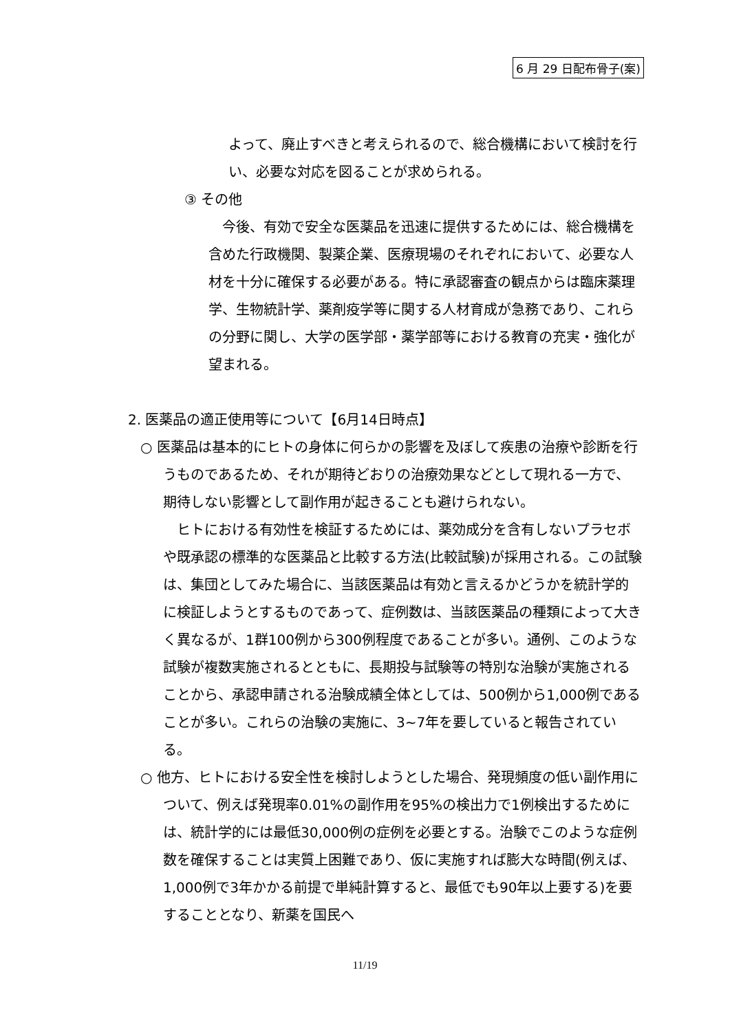6 月 29 日配布骨子(案)
よって、廃止すべきと考えられるので、総合機構において検討を行い、必要な対応を図ることが求められる。
③ その他
今後、有効で安全な医薬品を迅速に提供するためには、総合機構を含めた行政機関、製薬企業、医療現場のそれぞれにおいて、必要な人材を十分に確保する必要がある。特に承認審査の観点からは臨床薬理学、生物統計学、薬剤疫学等に関する人材育成が急務であり、これらの分野に関し、大学の医学部・薬学部等における教育の充実・強化が望まれる。
2. 医薬品の適正使用等について【6月14日時点】
○ 医薬品は基本的にヒトの身体に何らかの影響を及ぼして疾患の治療や診断を行うものであるため、それが期待どおりの治療効果などとして現れる一方で、期待しない影響として副作用が起きることも避けられない。
ヒトにおける有効性を検証するためには、薬効成分を含有しないプラセボや既承認の標準的な医薬品と比較する方法(比較試験)が採用される。この試験は、集団としてみた場合に、当該医薬品は有効と言えるかどうかを統計学的に検証しようとするものであって、症例数は、当該医薬品の種類によって大きく異なるが、1群100例から300例程度であることが多い。通例、このような試験が複数実施されるとともに、長期投与試験等の特別な治験が実施されることから、承認申請される治験成績全体としては、500例から1,000例であることが多い。これらの治験の実施に、3~7年を要していると報告されている。
○ 他方、ヒトにおける安全性を検討しようとした場合、発現頻度の低い副作用について、例えば発現率0.01%の副作用を95%の検出力で1例検出するためには、統計学的には最低30,000例の症例を必要とする。治験でこのような症例数を確保することは実質上困難であり、仮に実施すれば膨大な時間(例えば、1,000例で3年かかる前提で単純計算すると、最低でも90年以上要する)を要することとなり、新薬を国民へ
11/19